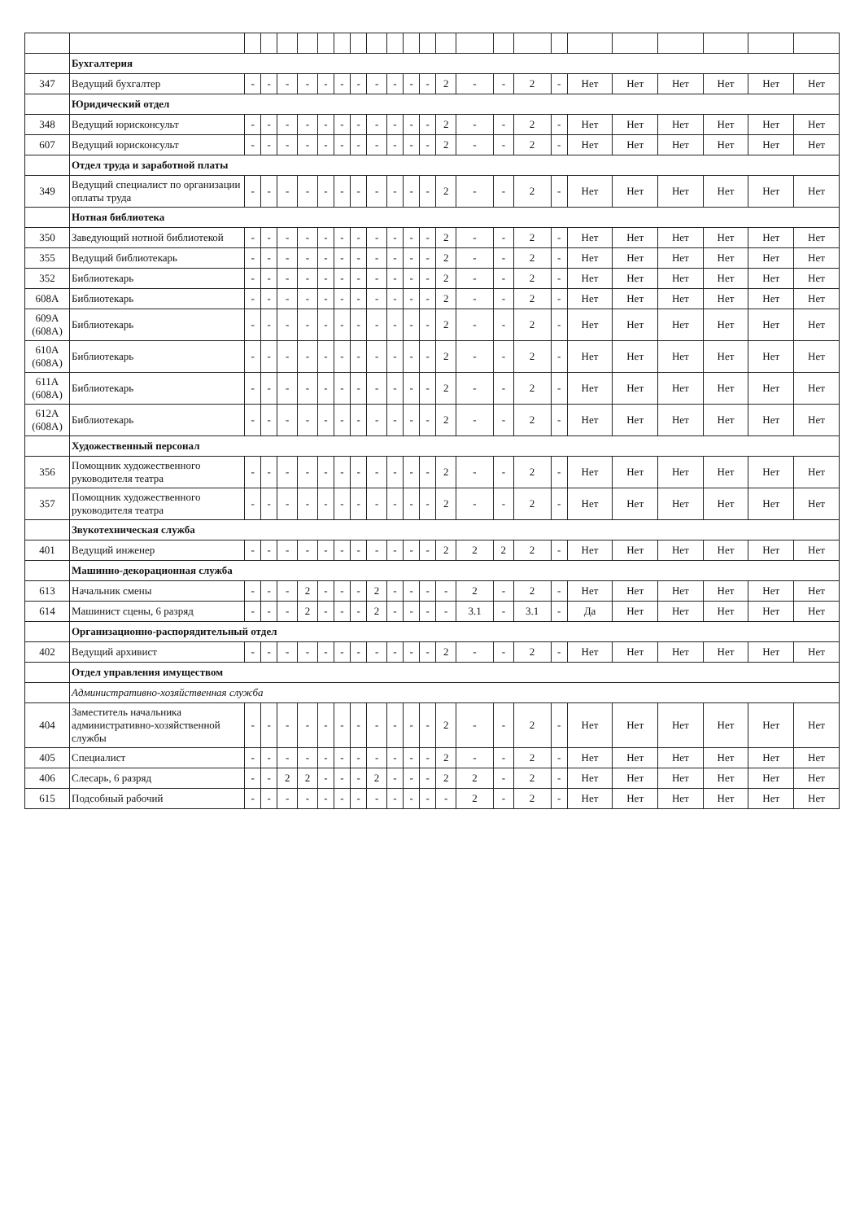| | Бухгалтерия | | | | | | | | | | | | | | | | | | | | | | |
| 347 | Ведущий бухгалтер | - | - | - | - | - | - | - | - | - | - | - | 2 | - | - | 2 | - | Нет | Нет | Нет | Нет | Нет | Нет |
| | Юридический отдел | | | | | | | | | | | | | | | | | | | | | | |
| 348 | Ведущий юрисконсульт | - | - | - | - | - | - | - | - | - | - | - | 2 | - | - | 2 | - | Нет | Нет | Нет | Нет | Нет | Нет |
| 607 | Ведущий юрисконсульт | - | - | - | - | - | - | - | - | - | - | - | 2 | - | - | 2 | - | Нет | Нет | Нет | Нет | Нет | Нет |
| | Отдел труда и заработной платы | | | | | | | | | | | | | | | | | | | | | | |
| 349 | Ведущий специалист по организации оплаты труда | - | - | - | - | - | - | - | - | - | - | - | 2 | - | - | 2 | - | Нет | Нет | Нет | Нет | Нет | Нет |
| | Нотная библиотека | | | | | | | | | | | | | | | | | | | | | | |
| 350 | Заведующий нотной библиотекой | - | - | - | - | - | - | - | - | - | - | - | 2 | - | - | 2 | - | Нет | Нет | Нет | Нет | Нет | Нет |
| 355 | Ведущий библиотекарь | - | - | - | - | - | - | - | - | - | - | - | 2 | - | - | 2 | - | Нет | Нет | Нет | Нет | Нет | Нет |
| 352 | Библиотекарь | - | - | - | - | - | - | - | - | - | - | - | 2 | - | - | 2 | - | Нет | Нет | Нет | Нет | Нет | Нет |
| 608А | Библиотекарь | - | - | - | - | - | - | - | - | - | - | - | 2 | - | - | 2 | - | Нет | Нет | Нет | Нет | Нет | Нет |
| 609А (608А) | Библиотекарь | - | - | - | - | - | - | - | - | - | - | - | 2 | - | - | 2 | - | Нет | Нет | Нет | Нет | Нет | Нет |
| 610А (608А) | Библиотекарь | - | - | - | - | - | - | - | - | - | - | - | 2 | - | - | 2 | - | Нет | Нет | Нет | Нет | Нет | Нет |
| 611А (608А) | Библиотекарь | - | - | - | - | - | - | - | - | - | - | - | 2 | - | - | 2 | - | Нет | Нет | Нет | Нет | Нет | Нет |
| 612А (608А) | Библиотекарь | - | - | - | - | - | - | - | - | - | - | - | 2 | - | - | 2 | - | Нет | Нет | Нет | Нет | Нет | Нет |
| | Художественный персонал | | | | | | | | | | | | | | | | | | | | | | |
| 356 | Помощник художественного руководителя театра | - | - | - | - | - | - | - | - | - | - | - | 2 | - | - | 2 | - | Нет | Нет | Нет | Нет | Нет | Нет |
| 357 | Помощник художественного руководителя театра | - | - | - | - | - | - | - | - | - | - | - | 2 | - | - | 2 | - | Нет | Нет | Нет | Нет | Нет | Нет |
| | Звукотехническая служба | | | | | | | | | | | | | | | | | | | | | | |
| 401 | Ведущий инженер | - | - | - | - | - | - | - | - | - | - | - | 2 | 2 | 2 | 2 | - | Нет | Нет | Нет | Нет | Нет | Нет |
| | Машинно-декорационная служба | | | | | | | | | | | | | | | | | | | | | | |
| 613 | Начальник смены | - | - | - | 2 | - | - | - | 2 | - | - | - | - | 2 | - | 2 | - | Нет | Нет | Нет | Нет | Нет | Нет |
| 614 | Машинист сцены, 6 разряд | - | - | - | 2 | - | - | - | 2 | - | - | - | - | 3.1 | - | 3.1 | - | Да | Нет | Нет | Нет | Нет | Нет |
| | Организационно-распорядительный отдел | | | | | | | | | | | | | | | | | | | | | | |
| 402 | Ведущий архивист | - | - | - | - | - | - | - | - | - | - | - | 2 | - | - | 2 | - | Нет | Нет | Нет | Нет | Нет | Нет |
| | Отдел управления имуществом | | | | | | | | | | | | | | | | | | | | | | |
| | Административно-хозяйственная служба | | | | | | | | | | | | | | | | | | | | | | |
| 404 | Заместитель начальника административно-хозяйственной службы | - | - | - | - | - | - | - | - | - | - | - | 2 | - | - | 2 | - | Нет | Нет | Нет | Нет | Нет | Нет |
| 405 | Специалист | - | - | - | - | - | - | - | - | - | - | - | 2 | - | - | 2 | - | Нет | Нет | Нет | Нет | Нет | Нет |
| 406 | Слесарь, 6 разряд | - | - | 2 | 2 | - | - | - | 2 | - | - | - | 2 | 2 | - | 2 | - | Нет | Нет | Нет | Нет | Нет | Нет |
| 615 | Подсобный рабочий | - | - | - | - | - | - | - | - | - | - | - | - | 2 | - | 2 | - | Нет | Нет | Нет | Нет | Нет | Нет |